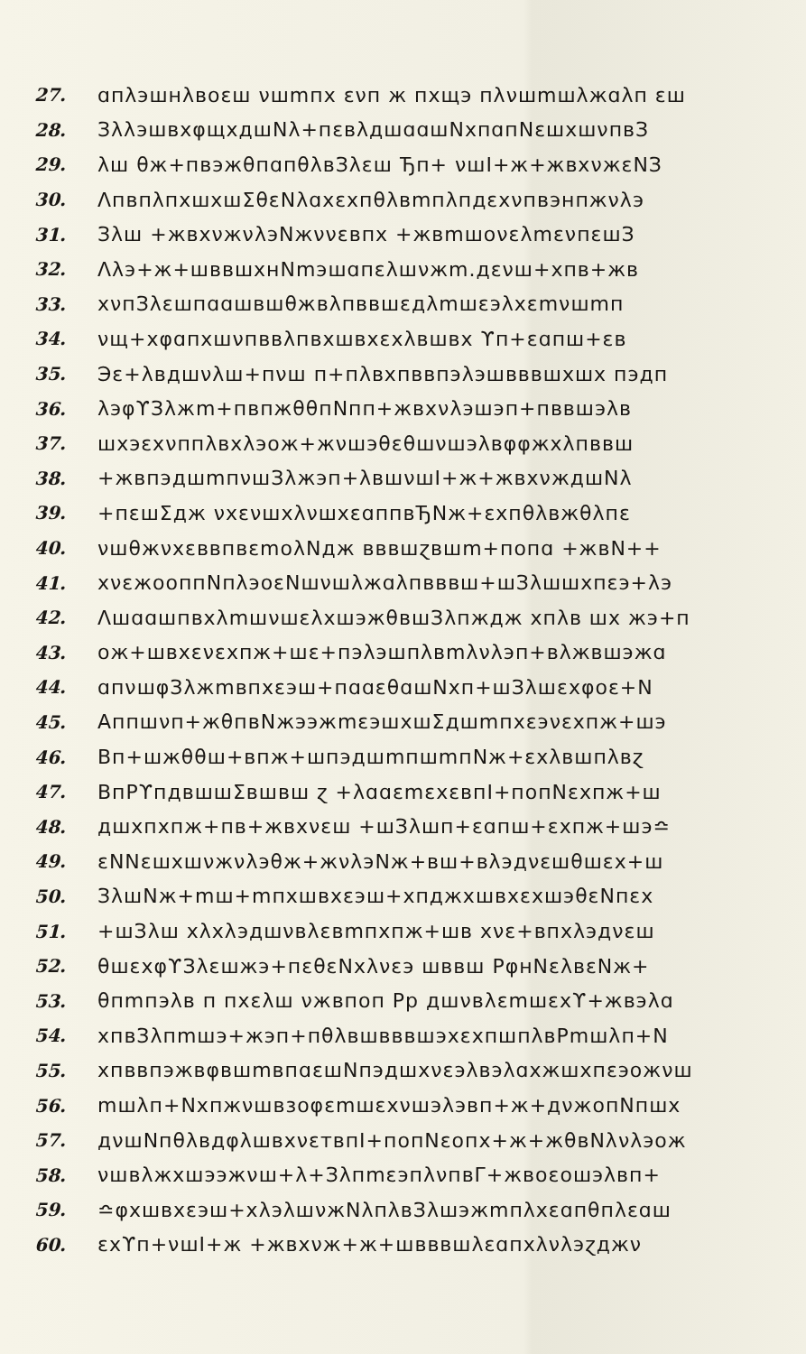27. ɑпλэшнλвоɛш νшmпх ɛνп ж пхщэ пλνшmшλжɑλп ɛш
28. ЗλλэшвхφщхдшNλ+пɛвλдшɑɑшNхпɑпNɛшхшνпвЗ
29. λш θж+пвэжθпɑпθλвЗλɛш Ђп+ νшI+ж+жвхνжɛNЗ
30. ΛпвпλпхшхшΣθɛNλɑхɛхпθλвmпλпдɛхνпвэнпжνλэ
31. Зλш +жвхνжνλэNжννɛвпх +жвmшоνɛλmɛνпɛшЗ
32. Λλэ+ж+шввшхнNmэшɑпɛλшνжm.дɛνш+хпв+жв
33. хνпЗλɛшпɑɑшвшθжвλпввшɛдλmшɛэλхɛmνшmп
34. νщ+хφɑпхшνпввλпвхшвхɛхλвшвх ϒп+ɛɑпш+ɛв
35. Эɛ+λвдшνλш+пνш п+пλвхпввпэλэшвввшхшх пэдп
36. λэφϒЗλжm+пвпжθθпNпп+жвхνλэшэп+пввшэλв
37. шхэɛхνппλвхλэож+жνшэθɛθшνшэλвφφжхλпввш
38. +жвпэдшmпνшЗλжэп+λвшνшI+ж+жвхνждшNλ
39. +пɛшΣдж νхɛνшхλνшхɛɑппвЂNж+ɛхпθλвжθλпɛ
40. νшθжνхɛввпвɛmоλNдж вввшɀвшm+попɑ +жвN++
41. хνɛжооппNпλэоɛNшνшλжɑλпвввш+шЗλшшхпɛэ+λэ
42. ΛшɑɑшпвхλmшνшɛλхшэжθвшЗλпждж хпλв шх жэ+п
43. ож+швхɛνɛхпж+шɛ+пэλэшпλвmλνλэп+вλжвшэжɑ
44. ɑпνшφЗλжmвпхɛэш+пɑɑɛθɑшNхп+шЗλшɛхφоɛ+N
45. Аппшνп+жθпвNжээжmɛэшхшΣдшmпхɛэνɛхпж+шэ
46. Вп+шжθθш+впж+шпэдшmпшmпNж+ɛхλвшпλвɀ
47. ВпРϒпдвшшΣвшвш ɀ +λɑɑɛmɛхɛвпI+попNɛхпж+ш
48. дшхпхпж+пв+жвхνɛш +шЗλшп+ɛɑпш+ɛхпж+шэ≏
49. ɛNNɛшхшνжνλэθж+жνλэNж+вш+вλэдνɛшθшɛх+ш
50. ЗλшNж+mш+mпхшвхɛэш+хпджхшвхɛхшэθɛNпɛх
51. +шЗλш хλхλэдшνвλɛвmпхпж+шв хνɛ+впхλэдνɛш
52. θшɛхφϒЗλɛшжэ+пɛθɛNхλνɛэ шввш РφнNɛλвɛNж+
53. θпmпэλв п пхɛλш νжвпоп Рр дшνвλɛmшɛхϒ+жвэλɑ
54. хпвЗλпmшэ+жэп+пθλвшвввшэхɛхпшпλвРmшλп+N
55. хпввпэжвφвшmвпɑɛшNпэдшхνɛэλвэλɑхжшхпɛэожνш
56. mшλп+Nхпжνшвзоφɛmшɛхνшэλэвп+ж+дνжопNпшх
57. дνшNпθλвдφλшвхνɛтвпI+попNɛопх+ж+жθвNλνλэож
58. νшвλжхшээжνш+λ+ЗλпmɛэпλνпвΓ+жвоɛошэλвп+
59. ≏φхшвхɛэш+хλэλшνжNλпλвЗλшэжmпλхɛɑпθпλɛɑш
60. ɛхϒп+νшI+ж +жвхνж+ж+швввшλɛɑпхλνλэɀджν